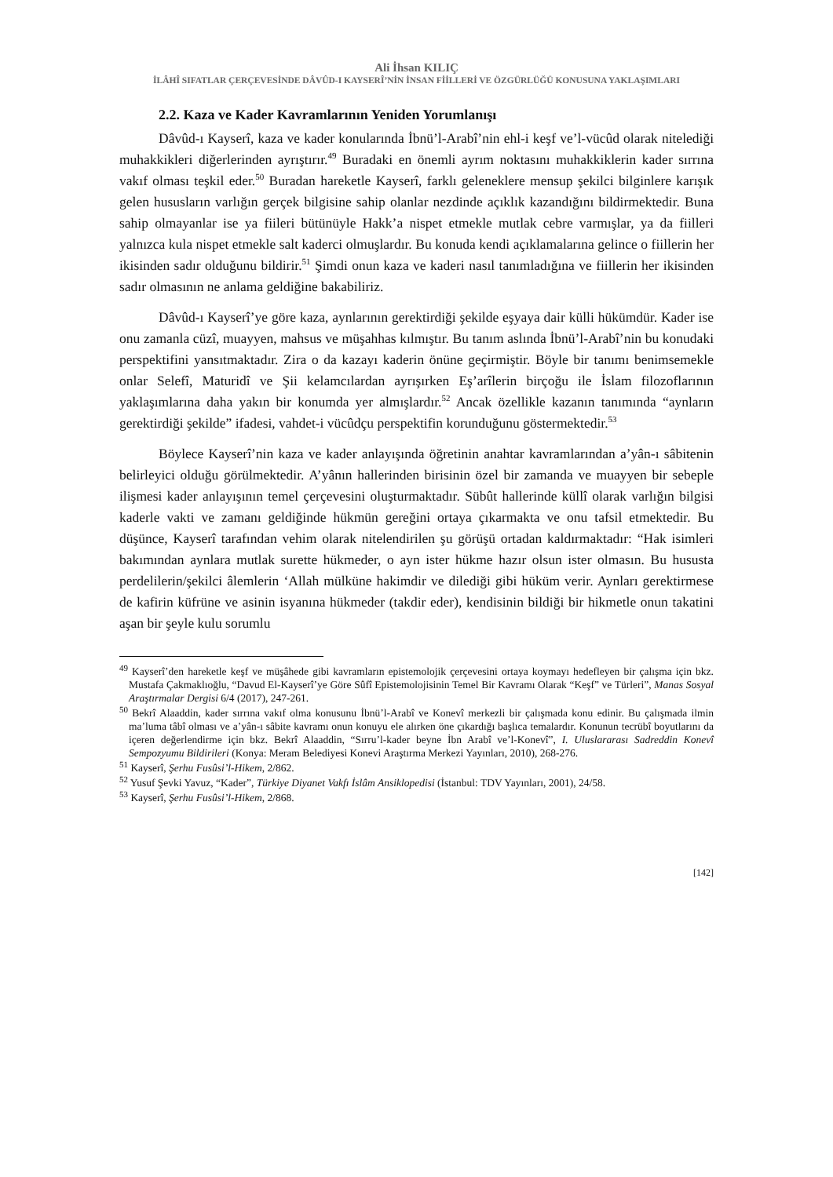Ali İhsan KILIÇ
İLÂHÎ SIFATLAR ÇERÇEVESİNDE DÂVÛD-I KAYSERÎ’NİN İNSAN FİİLLERİ VE ÖZGÜRLÜĞÜ KONUSUNA YAKLAŞIMLARI
2.2. Kaza ve Kader Kavramlarının Yeniden Yorumlanışı
Dâvûd-ı Kayserî, kaza ve kader konularında İbnü’l-Arabî’nin ehl-i keşf ve’l-vücûd olarak nitelediği muhakkikleri diğerlerinden ayrıştırır.<sup>49</sup> Buradaki en önemli ayrım noktasını muhakkiklerin kader sırrına vakıf olması teşkil eder.<sup>50</sup> Buradan hareketle Kayserî, farklı geleneklere mensup şekilci bilginlere karışık gelen hususların varlığın gerçek bilgisine sahip olanlar nezdinde açıklık kazandığını bildirmektedir. Buna sahip olmayanlar ise ya fiileri bütünüyle Hakk’a nispet etmekle mutlak cebre varmışlar, ya da fiilleri yalnızca kula nispet etmekle salt kaderci olmuşlardır. Bu konuda kendi açıklamalarına gelince o fiillerin her ikisinden sadır olduğunu bildirir.<sup>51</sup> Şimdi onun kaza ve kaderi nasıl tanımladığına ve fiillerin her ikisinden sadır olmasının ne anlama geldiğine bakabiliriz.
Dâvûd-ı Kayserî’ye göre kaza, aynlarının gerektirdiği şekilde eşyaya dair külli hükümdür. Kader ise onu zamanla cüzî, muayyen, mahsus ve müşahhas kılmıştır. Bu tanım aslında İbnü’l-Arabî’nin bu konudaki perspektifini yansıtmaktadır. Zira o da kazayı kaderin önüne geçirmiştir. Böyle bir tanımı benimsemekle onlar Selefî, Maturidî ve Şii kelamcılardan ayrışırken Eş’arîlerin birçoğu ile İslam filozoflarının yaklaşımlarına daha yakın bir konumda yer almışlardır.<sup>52</sup> Ancak özellikle kazanın tanımında “aynların gerektirdiği şekilde” ifadesi, vahdet-i vücûdçu perspektifin korunduğunu göstermektedir.<sup>53</sup>
Böylece Kayserî’nin kaza ve kader anlayışında öğretinin anahtar kavramlarından a’yân-ı sâbitenin belirleyici olduğu görülmektedir. A’yânın hallerinden birisinin özel bir zamanda ve muayyen bir sebeple ilişmesi kader anlayışının temel çerçevesini oluşturmaktadır. Sübût hallerinde küllî olarak varlığın bilgisi kaderle vakti ve zamanı geldiğinde hükmün gereğini ortaya çıkarmakta ve onu tafsil etmektedir. Bu düşünce, Kayserî tarafından vehim olarak nitelendirilen şu görüşü ortadan kaldırmaktadır: “Hak isimleri bakımından aynlara mutlak surette hükmeder, o ayn ister hükme hazır olsun ister olmasın. Bu hususta perdelilerin/şekilci âlemlerin ‘Allah mülküne hakimdir ve dilediği gibi hüküm verir. Aynları gerektirmese de kafirin küfrüne ve asinin isyanına hükmeder (takdir eder), kendisinin bildiği bir hikmetle onun takatini aşan bir şeyle kulu sorumlu
<sup>49</sup> Kayserî’den hareketle keşf ve müşâhede gibi kavramların epistemolojik çerçevesini ortaya koymayı hedefleyen bir çalışma için bkz. Mustafa Çakmaklıoğlu, “Davud El-Kayserî’ye Göre Sûfî Epistemolojisinin Temel Bir Kavramı Olarak “Keşf” ve Türleri”, Manas Sosyal Araştırmalar Dergisi 6/4 (2017), 247-261.
<sup>50</sup> Bekrî Alaaddin, kader sırrına vakıf olma konusunu İbnü’l-Arabî ve Konevî merkezli bir çalışmada konu edinir. Bu çalışmada ilmin ma’luma tâbî olması ve a’yân-ı sâbite kavramı onun konuyu ele alırken öne çıkardığı başlıca temalardır. Konunun tecrübî boyutlarını da içeren değerlendirme için bkz. Bekrî Alaaddin, “Sırru’l-kader beyne İbn Arabî ve’l-Konevî”, I. Uluslararası Sadreddin Konevî Sempozyumu Bildirileri (Konya: Meram Belediyesi Konevi Araştırma Merkezi Yayınları, 2010), 268-276.
<sup>51</sup> Kayserî, Şerhu Fusûsi’l-Hikem, 2/862.
<sup>52</sup> Yusuf Şevki Yavuz, “Kader”, Türkiye Diyanet Vakfı İslâm Ansiklopedisi (İstanbul: TDV Yayınları, 2001), 24/58.
<sup>53</sup> Kayserî, Şerhu Fusûsi’l-Hikem, 2/868.
[142]